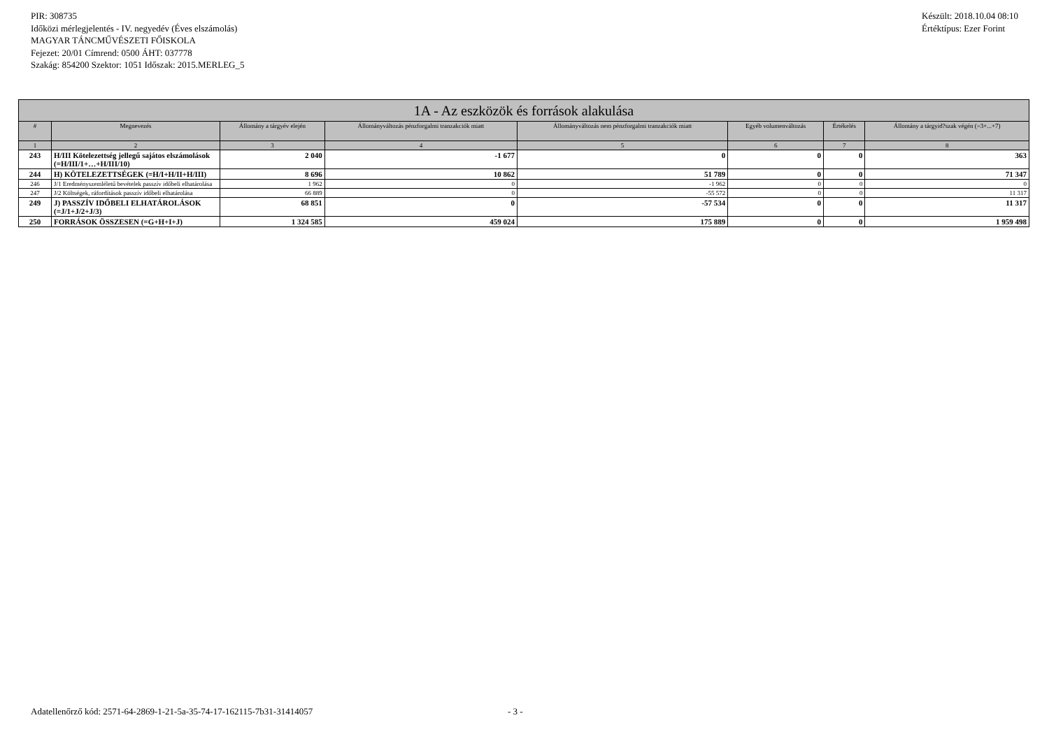PIR: 308735
Időközi mérlegjelentés - IV. negyedév (Éves elszámolás)
MAGYAR TÁNCMŰVÉSZETI FŐISKOLA
Fejezet: 20/01 Címrend: 0500 ÁHT: 037778
Szakág: 854200 Szektor: 1051 Időszak: 2015.MERLEG_5
Készült: 2018.10.04 08:10
Értéktípus: Ezer Forint
| 1A - Az eszközök és források alakulása | | | | | | | |
| --- | --- | --- | --- | --- | --- | --- | --- |
| # | Megnevezés | Állomány a tárgyév elején | Állományváltozás pénzforgalmi tranzakciók miatt | Állományváltozás nem pénzforgalmi tranzakciók miatt | Egyéb volumenváltozás | Értékelés | Állomány a tárgyid?szak végén (=3+...+7) |
| 1 | 2 | 3 | 4 | 5 | 6 | 7 | 8 |
| 243 | H/III Kötelezettség jellegű sajátos elszámolások (=H/III/1+…+H/III/10) | 2 040 | -1 677 | 0 | 0 | 0 | 363 |
| 244 | H) KÖTELEZETTSÉGEK (=H/I+H/II+H/III) | 8 696 | 10 862 | 51 789 | 0 | 0 | 71 347 |
| 246 | J/1 Eredményszemléletű bevételek passzív időbeli elhatárolása | 1 962 | 0 | -1 962 | 0 | 0 | 0 |
| 247 | J/2 Költségek, ráfordítások passzív időbeli elhatárolása | 66 889 | 0 | -55 572 | 0 | 0 | 11 317 |
| 249 | J) PASSZÍV IDŐBELI ELHATÁROLÁSOK (=J/1+J/2+J/3) | 68 851 | 0 | -57 534 | 0 | 0 | 11 317 |
| 250 | FORRÁSOK ÖSSZESEN (=G+H+I+J) | 1 324 585 | 459 024 | 175 889 | 0 | 0 | 1 959 498 |
Adatellenőrző kód: 2571-64-2869-1-21-5a-35-74-17-162115-7b31-31414057
- 3 -